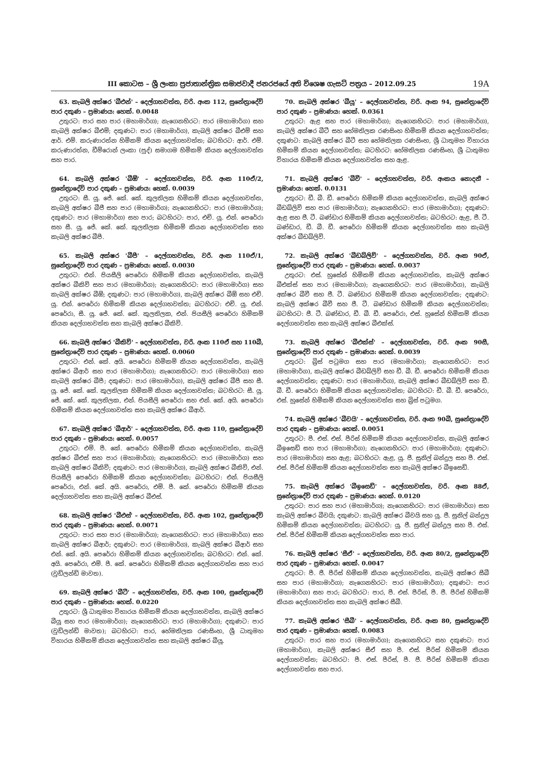III කොටස – ශ්‍රී ලංකා ප්‍රජාතාන්ත්‍රික සමාජවාදී ජනරජයේ අති විශෙෂ ගැසට් පත්‍රය – 2012.09.25
19A
63. කැබලි අක්ෂර 'බීඑන්' – දෙල්ගහවත්ත, වරි. අංක 112, සුනේත්‍රාදේවි පාර දකුණ – ප්‍රමාණය: හෙක්. 0.0048
උතුරට: පාර සහ පාර (මහාමාර්ග); නැගෙනහිරට: පාර (මහාමාර්ග) සහ කැබලි අක්ෂර බීඑම්; දකුණට: පාර (මහාමාර්ග), කැබලි අක්ෂර බීඑම් සහ ආර්. එම්. කරුණාරත්න හිමිකම් කියන දෙල්ගහවත්ත; බටහිරට: ආර්. එම්. කරුණාරත්න, ඩීම්රොන් ලංකා (පුද්) සමාගම හිමිකම් කියන දෙල්ගහවත්ත සහ පාර.
64. කැබලි අක්ෂර 'බීඕ' – දෙල්ගහවත්ත, වරි. අංක 110ඒ/2, සුනේත්‍රාදේවි පාර දකුණ – ප්‍රමාණය: හෙක්. 0.0039
උතුරට: සී. යූ. ජේ. කේ. කේ. කුලතිලක හිමිකම් කියන දෙල්ගහවත්ත, කැබලි අක්ෂර බීජී සහ පාර (මහාමාර්ග); නැගෙනහිරට: පාර (මහාමාර්ග); දකුණට: පාර (මහාමාර්ග) සහ පාර; බටහිරට: පාර, එච්. යූ. එන්. පෙරේරා සහ සී. යූ. ජේ. කේ. කේ. කුලතිලක හිමිකම් කියන දෙල්ගහවත්ත සහ කැබලි අක්ෂර බීපී.
65. කැබලි අක්ෂර 'බීපී' – දෙල්ගහවත්ත, වරි. අංක 110ඒ/1, සුනේත්‍රාදේවි පාර දකුණ – ප්‍රමාණය: හෙක්. 0.0030
උතුරට: එන්. පියසීලි පෙරේරා හිමිකම් කියන දෙල්ගහවත්ත, කැබලි අක්ෂර බීකිව් සහ පාර (මහාමාර්ග); නැගෙනහිරට: පාර (මහාමාර්ග) සහ කැබලි අක්ෂර බීඕ; දකුණට: පාර (මහාමාර්ග), කැබලි අක්ෂර බීඕ සහ එච්. යූ. එන්. පෙරේරා හිමිකම් කියන දෙල්ගහවත්ත; බටහිරට: එච්. යූ. එන්. පෙරේරා, සී. යූ. ජේ. කේ. කේ. කුලතිලක, එන්. පියසීලි පෙරේරා හිමිකම් කියන දෙල්ගහවත්ත සහ කැබලි අක්ෂර බීකිව්.
66. කැබලි අක්ෂර 'බීකිව්' – දෙල්ගහවත්ත, වරි. අංක 110ඒ සහ 110බී, සුනේත්‍රාදේවි පාර දකුණ – ප්‍රමාණය: හෙක්. 0.0060
උතුරට: එන්. කේ. අයි. පෙරේරා හිමිකම් කියන දෙල්ගහවත්ත, කැබලි අක්ෂර බීආර් සහ පාර (මහාමාර්ග); නැගෙනහිරට: පාර (මහාමාර්ග) සහ කැබලි අක්ෂර බීපී; දකුණට: පාර (මහාමාර්ග), කැබලි අක්ෂර බීපී සහ සී. යූ. ජේ. කේ. කේ. කුලතිලක හිමිකම් කියන දෙල්ගහවත්ත; බටහිරට: සී. යූ. ජේ. කේ. කේ. කුලතිලක, එන්. පියසීලි පෙරේරා සහ එන්. කේ. අයි. පෙරේරා හිමිකම් කියන දෙල්ගහවත්ත සහ කැබලි අක්ෂර බීආර්.
67. කැබලි අක්ෂර 'බීආර්' – දෙල්ගහවත්ත, වරි. අංක 110, සුනේත්‍රාදේවි පාර දකුණ – ප්‍රමාණය: හෙක්. 0.0057
උතුරට: එම්. පී. කේ. පෙරේරා හිමිකම් කියන දෙල්ගහවත්ත, කැබලි අක්ෂර බීඑස් සහ පාර (මහාමාර්ග); නැගෙනහිරට: පාර (මහාමාර්ග) සහ කැබලි අක්ෂර බීකිව්; දකුණට: පාර (මහාමාර්ග), කැබලි අක්ෂර බීකිව්, එන්. පියසීලි පෙරේරා හිමිකම් කියන දෙල්ගහවත්ත; බටහිරට: එන්. පියසීලි පෙරේරා, එන්. කේ. අයි. පෙරේරා, එම්. පී. කේ. පෙරේරා හිමිකම් කියන දෙල්ගහවත්ත සහ කැබලි අක්ෂර බීඑස්.
68. කැබලි අක්ෂර 'බීඑස්' – දෙල්ගහවත්ත, වරි. අංක 102, සුනේත්‍රාදේවි පාර දකුණ – ප්‍රමාණය: හෙක්. 0.0071
උතුරට: පාර සහ පාර (මහාමාර්ග); නැගෙනහිරට: පාර (මහාමාර්ග) සහ කැබලි අක්ෂර බීආර්; දකුණට: පාර (මහාමාර්ග), කැබලි අක්ෂර බීආර් සහ එන්. කේ. අයි. පෙරේරා හිමිකම් කියන දෙල්ගහවත්ත; බටහිරට: එන්. කේ. අයි. පෙරේරා, එම්. පී. කේ. පෙරේරා හිමිකම් කියන දෙල්ගහවත්ත සහ පාර (වුඩ්ලන්ඩ් මාවත).
69. කැබලි අක්ෂර 'බීටී' – දෙල්ගහවත්ත, වරි. අංක 100, සුනේත්‍රාදේවි පාර දකුණ – ප්‍රමාණය: හෙක්. 0.0220
උතුරට: ශ්‍රී ධාතුමහ විහාරය හිමිකම් කියන දෙල්ගහවත්ත, කැබලි අක්ෂර බීයූ සහ පාර (මහාමාර්ග); නැගෙනහිරට: පාර (මහාමාර්ග); දකුණට: පාර (වුඩ්ලන්ඩ් මාවත); බටහිරට: පාර, හේමතිලක රණසිංහ, ශ්‍රී ධාතුමහ විහාරය හිමිකම් කියන දෙල්ගහවත්ත සහ කැබලි අක්ෂර බීයූ.
70. කැබලි අක්ෂර 'බීයූ' – දෙල්ගහවත්ත, වරි. අංක 94, සුනේත්‍රාදේවි පාර දකුණ – ප්‍රමාණය: හෙක්. 0.0361
උතුරට: ඇළ සහ පාර (මහාමාර්ග); නැගෙනහිරට: පාර (මහාමාර්ග), කැබලි අක්ෂර බීටී සහ හේමතිලක රණසිංහ හිමිකම් කියන දෙල්ගහවත්ත; දකුණට: කැබලි අක්ෂර බීටී සහ හේමතිලක රණසිංහ, ශ්‍රී ධාතුමහ විහාරය හිමිකම් කියන දෙල්ගහවත්ත; බටහිරට: හේමතිලක රණසිංහ, ශ්‍රී ධාතුමහ විහාරය හිමිකම් කියන දෙල්ගහවත්ත සහ ඇළ.
71. කැබලි අක්ෂර 'බීවී' – දෙල්ගහවත්ත, වරි. අංකය නොදනී – ප්‍රමාණය: හෙක්. 0.0131
උතුරට: ඩී. බී. ඩී. පෙරේරා හිමිකම් කියන දෙල්ගහවත්ත, කැබලි අක්ෂර බීඩබ්ලිව් සහ පාර (මහාමාර්ග); නැගෙනහිරට: පාර (මහාමාර්ග); දකුණට: ඇළ සහ ජී. ටී. බණ්ඩාර හිමිකම් කියන දෙල්ගහවත්ත; බටහිරට: ඇළ, ජී. ටී. බණ්ඩාර, ඩී. බී. ඩී. පෙරේරා හිමිකම් කියන දෙල්ගහවත්ත සහ කැබලි අක්ෂර බීඩබ්ලිව්.
72. කැබලි අක්ෂර 'බීඩබ්ලිව්' – දෙල්ගහවත්ත, වරි. අංක 90ඒ, සුනේත්‍රාදේවි පාර දකුණ – ප්‍රමාණය: හෙක්. 0.0037
උතුරට: එස්. හුසේන් හිමිකම් කියන දෙල්ගහවත්ත, කැබලි අක්ෂර බීඑක්ස් සහ පාර (මහාමාර්ග); නැගෙනහිරට: පාර (මහාමාර්ග), කැබලි අක්ෂර බීවී සහ ජී. ටී. බණ්ඩාර හිමිකම් කියන දෙල්ගහවත්ත; දකුණට: කැබලි අක්ෂර බීවී සහ ජී. ටී. බණ්ඩාර හිමිකම් කියන දෙල්ගහවත්ත; බටහිරට: ජී. ටී. බණ්ඩාර, ඩී. බී. ඩී. පෙරේරා, එස්. හුසේන් හිමිකම් කියන දෙල්ගහවත්ත සහ කැබලි අක්ෂර බීඑක්ස්.
73. කැබලි අක්ෂර 'බීඑක්ස්' – දෙල්ගහවත්ත, වරි. අංක 90සී, සුනේත්‍රාදේවි පාර දකුණ – ප්‍රමාණය: හෙක්. 0.0039
උතුරට: බ්‍රිස් පටුමග සහ පාර (මහාමාර්ග); නැගෙනහිරට: පාර (මහාමාර්ග), කැබලි අක්ෂර බීඩබ්ලිව් සහ ඩී. බී. ඩී. පෙරේරා හිමිකම් කියන දෙල්ගහවත්ත; දකුණට: පාර (මහාමාර්ග), කැබලි අක්ෂර බීඩබ්ලිව් සහ ඩී. බී. ඩී. පෙරේරා හිමිකම් කියන දෙල්ගහවත්ත; බටහිරට: ඩී. බී. ඩී. පෙරේරා, එස්. හුසේන් හිමිකම් කියන දෙල්ගහවත්ත සහ බ්‍රිස් පටුමග.
74. කැබලි අක්ෂර 'බීවයි' – දෙල්ගහවත්ත, වරි. අංක 90බී, සුනේත්‍රාදේවි පාර දකුණ – ප්‍රමාණය: හෙක්. 0.0051
උතුරට: පී. එස්. එස්. පීරිස් හිමිකම් කියන දෙල්ගහවත්ත, කැබලි අක්ෂර බීඉසෙඩ් සහ පාර (මහාමාර්ග); නැගෙනහිරට: පාර (මහාමාර්ග); දකුණට: පාර (මහාමාර්ග) සහ ඇළ; බටහිරට: ඇළ, යූ. ජී. සුනිල් බන්දුල සහ පී. එස්. එස්. පීරිස් හිමිකම් කියන දෙල්ගහවත්ත සහ කැබලි අක්ෂර බීඉසෙඩ්.
75. කැබලි අක්ෂර 'බීඉසෙඩ්' – දෙල්ගහවත්ත, වරි. අංක 88ඒ, සුනේත්‍රාදේවි පාර දකුණ – ප්‍රමාණය: හෙක්. 0.0120
උතුරට: පාර සහ පාර (මහාමාර්ග); නැගෙනහිරට: පාර (මහාමාර්ග) සහ කැබලි අක්ෂර බීවයි; දකුණට: කැබලි අක්ෂර බීවයි සහ යූ. ජී. සුනිල් බන්දුල හිමිකම් කියන දෙල්ගහවත්ත; බටහිරට: යූ. ජී. සුනිල් බන්දුල සහ පී. එස්. එස්. පීරිස් හිමිකම් කියන දෙල්ගහවත්ත සහ පාර.
76. කැබලි අක්ෂර 'සීඒ' – දෙල්ගහවත්ත, වරි. අංක 80/2, සුනේත්‍රාදේවි පාර දකුණ – ප්‍රමාණය: හෙක්. 0.0047
උතුරට: පී. ජී. පීරිස් හිමිකම් කියන දෙල්ගහවත්ත, කැබලි අක්ෂර සීබී සහ පාර (මහාමාර්ග); නැගෙනහිරට: පාර (මහාමාර්ග); දකුණට: පාර (මහාමාර්ග) සහ පාර; බටහිරට: පාර, පී. එස්. පීරිස්, පී. ජී. පීරිස් හිමිකම් කියන දෙල්ගහවත්ත සහ කැබලි අක්ෂර සීබී.
77. කැබලි අක්ෂර 'සීබී' – දෙල්ගහවත්ත, වරි. අංක 80, සුනේත්‍රාදේවි පාර දකුණ – ප්‍රමාණය: හෙක්. 0.0083
උතුරට: පාර සහ පාර (මහාමාර්ග); නැගෙනහිරට සහ දකුණට: පාර (මහාමාර්ග), කැබලි අක්ෂර සීඒ සහ පී. එස්. පීරිස් හිමිකම් කියන දෙල්ගහවත්ත; බටහිරට: පී. එස්. පීරිස්, පී. ජී. පීරිස් හිමිකම් කියන දෙල්ගහවත්ත සහ පාර.